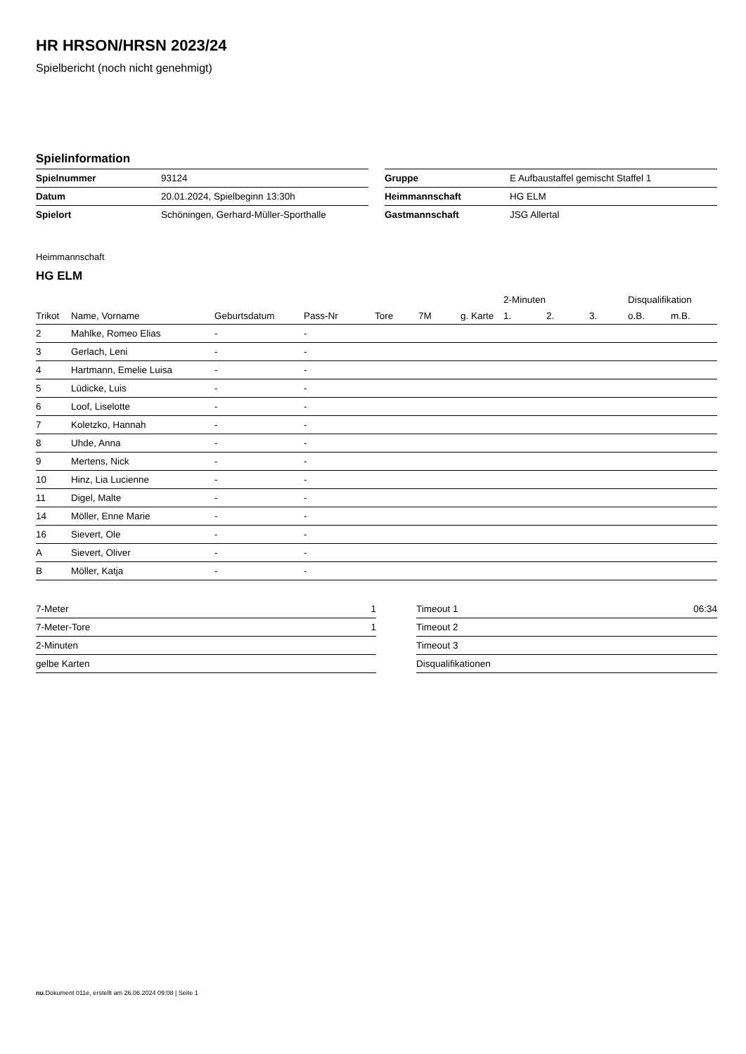HR HRSON/HRSN 2023/24
Spielbericht (noch nicht genehmigt)
Spielinformation
| Spielnummer | 93124 |
| Datum | 20.01.2024, Spielbeginn 13:30h |
| Spielort | Schöningen, Gerhard-Müller-Sporthalle |
| Gruppe | E Aufbaustaffel gemischt Staffel 1 |
| Heimmannschaft | HG ELM |
| Gastmannschaft | JSG Allertal |
Heimmannschaft
HG ELM
| | | | | | | | 2-Minuten | | | Disqualifikation | |
| --- | --- | --- | --- | --- | --- | --- | --- | --- | --- | --- | --- |
| Trikot | Name, Vorname | Geburtsdatum | Pass-Nr | Tore | 7M | g. Karte | 1. | 2. | 3. | o.B. | m.B. |
| 2 | Mahlke, Romeo Elias | - | - | | | | | | | | |
| 3 | Gerlach, Leni | - | - | | | | | | | | |
| 4 | Hartmann, Emelie Luisa | - | - | | | | | | | | |
| 5 | Lüdicke, Luis | - | - | | | | | | | | |
| 6 | Loof, Liselotte | - | - | | | | | | | | |
| 7 | Koletzko, Hannah | - | - | | | | | | | | |
| 8 | Uhde, Anna | - | - | | | | | | | | |
| 9 | Mertens, Nick | - | - | | | | | | | | |
| 10 | Hinz, Lia Lucienne | - | - | | | | | | | | |
| 11 | Digel, Malte | - | - | | | | | | | | |
| 14 | Möller, Enne Marie | - | - | | | | | | | | |
| 16 | Sievert, Ole | - | - | | | | | | | | |
| A | Sievert, Oliver | - | - | | | | | | | | |
| B | Möller, Katja | - | - | | | | | | | | |
| 7-Meter | 1 |
| 7-Meter-Tore | 1 |
| 2-Minuten | |
| gelbe Karten | |
| Timeout 1 | 06:34 |
| Timeout 2 | |
| Timeout 3 | |
| Disqualifikationen | |
nu.Dokument 011e, erstellt am 26.06.2024 09:08 | Seite 1